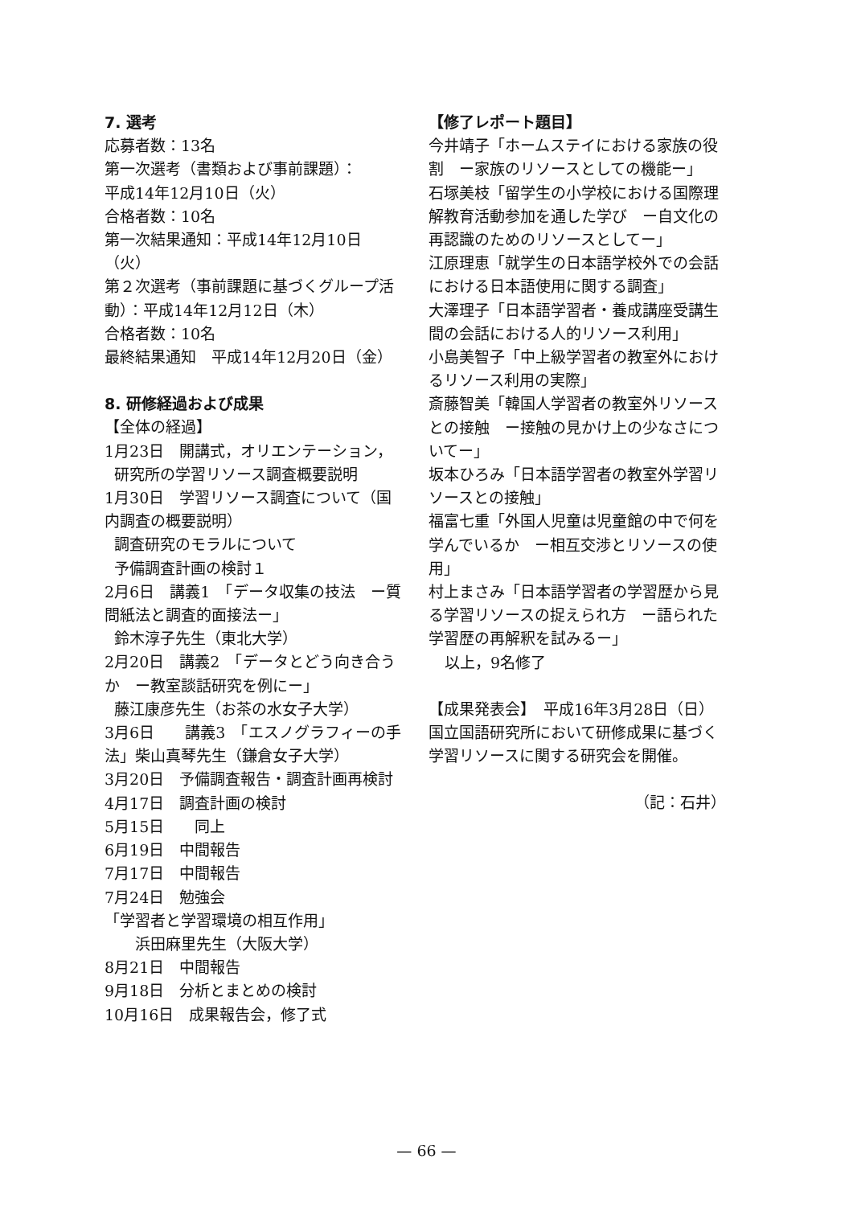7. 選考
応募者数：13名
第一次選考（書類および事前課題）：
平成14年12月10日（火）
合格者数：10名
第一次結果通知：平成14年12月10日（火）
第２次選考（事前課題に基づくグループ活動）：平成14年12月12日（木）
合格者数：10名
最終結果通知　平成14年12月20日（金）
8. 研修経過および成果
【全体の経過】
1月23日　開講式，オリエンテーション，
研究所の学習リソース調査概要説明
1月30日　学習リソース調査について（国内調査の概要説明）
調査研究のモラルについて
予備調査計画の検討１
2月6日　講義1　「データ収集の技法　ー質問紙法と調査的面接法ー」
鈴木淳子先生（東北大学）
2月20日　講義2　「データとどう向き合うか　ー教室談話研究を例にー」
藤江康彦先生（お茶の水女子大学）
3月6日　　講義3　「エスノグラフィーの手法」柴山真琴先生（鎌倉女子大学）
3月20日　予備調査報告・調査計画再検討
4月17日　調査計画の検討
5月15日　　同上
6月19日　中間報告
7月17日　中間報告
7月24日　勉強会
「学習者と学習環境の相互作用」
浜田麻里先生（大阪大学）
8月21日　中間報告
9月18日　分析とまとめの検討
10月16日　成果報告会，修了式
【修了レポート題目】
今井靖子「ホームステイにおける家族の役割　ー家族のリソースとしての機能ー」
石塚美枝「留学生の小学校における国際理解教育活動参加を通した学び　ー自文化の再認識のためのリソースとしてー」
江原理恵「就学生の日本語学校外での会話における日本語使用に関する調査」
大澤理子「日本語学習者・養成講座受講生間の会話における人的リソース利用」
小島美智子「中上級学習者の教室外におけるリソース利用の実際」
斎藤智美「韓国人学習者の教室外リソースとの接触　ー接触の見かけ上の少なさについてー」
坂本ひろみ「日本語学習者の教室外学習リソースとの接触」
福富七重「外国人児童は児童館の中で何を学んでいるか　ー相互交渉とリソースの使用」
村上まさみ「日本語学習者の学習歴から見る学習リソースの捉えられ方　ー語られた学習歴の再解釈を試みるー」
以上，9名修了
【成果発表会】　平成16年3月28日（日）
国立国語研究所において研修成果に基づく学習リソースに関する研究会を開催。
（記：石井）
— 66 —